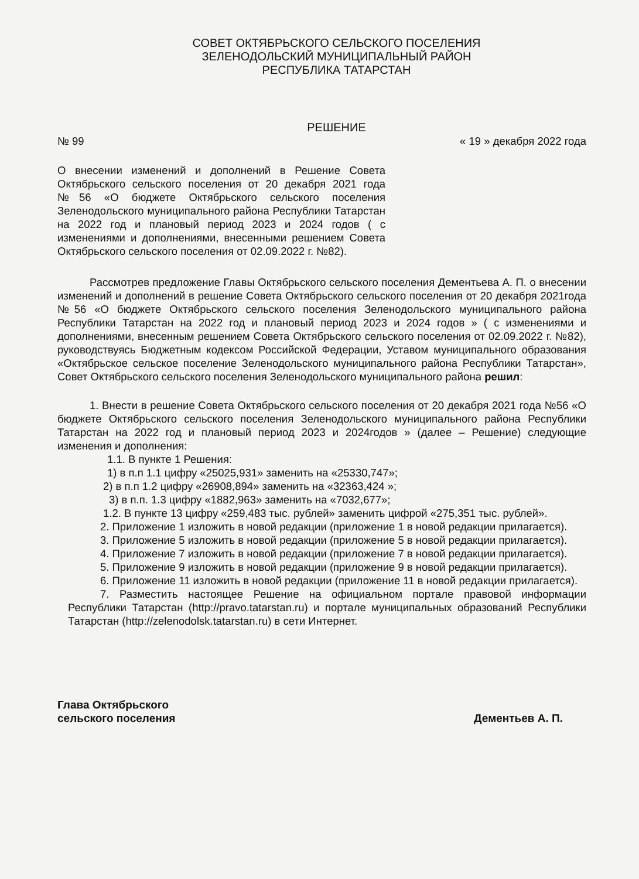СОВЕТ ОКТЯБРЬСКОГО СЕЛЬСКОГО ПОСЕЛЕНИЯ
ЗЕЛЕНОДОЛЬСКИЙ МУНИЦИПАЛЬНЫЙ РАЙОН
РЕСПУБЛИКА ТАТАРСТАН
РЕШЕНИЕ
№ 99 « 19 » декабря 2022 года
О внесении изменений и дополнений в Решение Совета Октябрьского сельского поселения от 20 декабря 2021 года №56 «О бюджете Октябрьского сельского поселения Зеленодольского муниципального района Республики Татарстан на 2022 год и плановый период 2023 и 2024 годов ( с изменениями и дополнениями, внесенными решением Совета Октябрьского сельского поселения от 02.09.2022 г. №82).
Рассмотрев предложение Главы Октябрьского сельского поселения Дементьева А. П. о внесении изменений и дополнений в решение Совета Октябрьского сельского поселения от 20 декабря 2021года №56 «О бюджете Октябрьского сельского поселения Зеленодольского муниципального района Республики Татарстан на 2022 год и плановый период 2023 и 2024 годов » ( с изменениями и дополнениями, внесенным решением Совета Октябрьского сельского поселения от 02.09.2022 г. №82), руководствуясь Бюджетным кодексом Российской Федерации, Уставом муниципального образования «Октябрьское сельское поселение Зеленодольского муниципального района Республики Татарстан», Совет Октябрьского сельского поселения Зеленодольского муниципального района решил:
1. Внести в решение Совета Октябрьского сельского поселения от 20 декабря 2021 года №56 «О бюджете Октябрьского сельского поселения Зеленодольского муниципального района Республики Татарстан на 2022 год и плановый период 2023 и 2024годов » (далее – Решение) следующие изменения и дополнения:
1.1. В пункте 1 Решения:
1) в п.п 1.1 цифру «25025,931» заменить на «25330,747»;
2) в п.п 1.2 цифру «26908,894» заменить на «32363,424 »;
3) в п.п. 1.3 цифру «1882,963» заменить на «7032,677»;
1.2. В пункте 13 цифру «259,483 тыс. рублей» заменить цифрой «275,351 тыс. рублей».
2. Приложение 1 изложить в новой редакции (приложение 1 в новой редакции прилагается).
3. Приложение 5 изложить в новой редакции (приложение 5 в новой редакции прилагается).
4. Приложение 7 изложить в новой редакции (приложение 7 в новой редакции прилагается).
5. Приложение 9 изложить в новой редакции (приложение 9 в новой редакции прилагается).
6. Приложение 11 изложить в новой редакции (приложение 11 в новой редакции прилагается).
7. Разместить настоящее Решение на официальном портале правовой информации Республики Татарстан (http://pravo.tatarstan.ru) и портале муниципальных образований Республики Татарстан (http://zelenodolsk.tatarstan.ru) в сети Интернет.
Глава Октябрьского
сельского поселения Дементьев А. П.